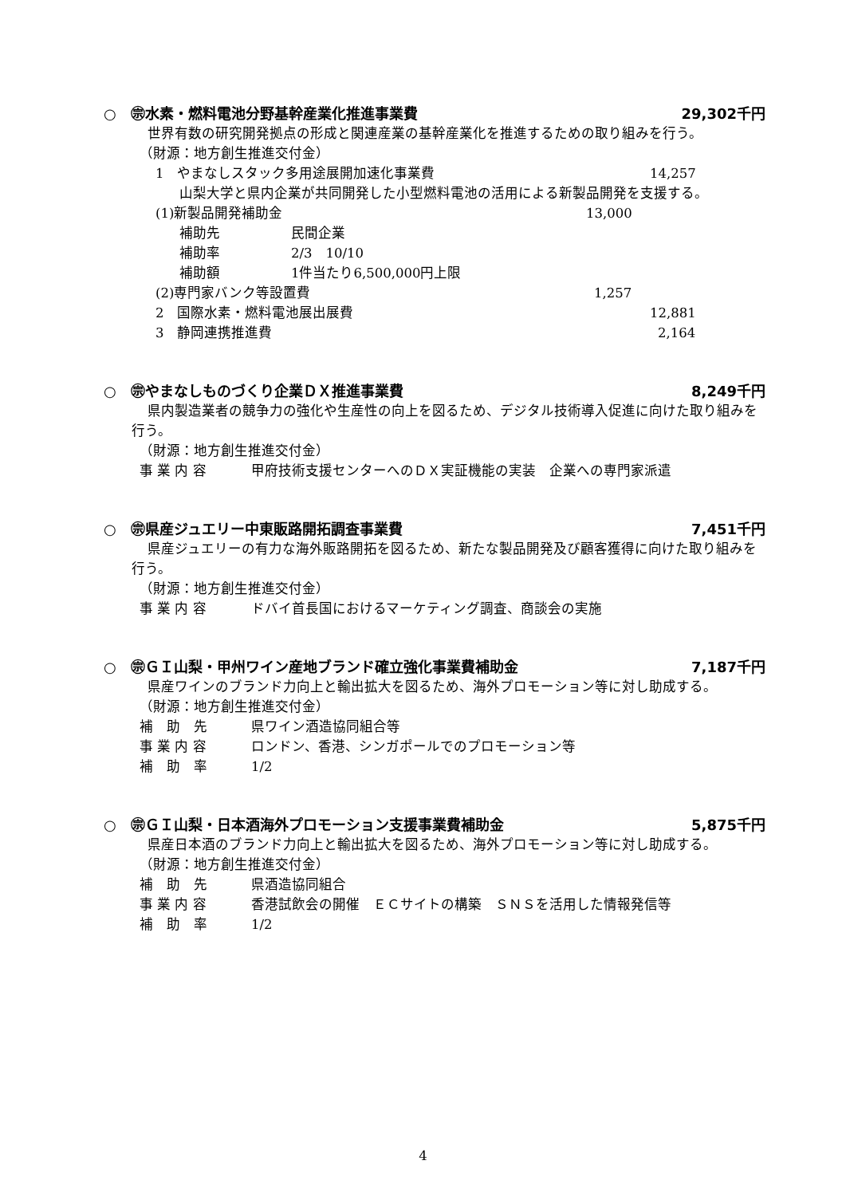○　㊪水素・燃料電池分野基幹産業化推進事業費 29,302千円
世界有数の研究開発拠点の形成と関連産業の基幹産業化を推進するための取り組みを行う。
（財源：地方創生推進交付金）
1　やまなしスタック多用途展開加速化事業費 14,257
山梨大学と県内企業が共同開発した小型燃料電池の活用による新製品開発を支援する。
(1)新製品開発補助金 13,000
補助先 民間企業
補助率 2/3　10/10
補助額 1件当たり6,500,000円上限
(2)専門家バンク等設置費 1,257
2　国際水素・燃料電池展出展費 12,881
3　静岡連携推進費 2,164
○　㊪やまなしものづくり企業ＤＸ推進事業費 8,249千円
県内製造業者の競争力の強化や生産性の向上を図るため、デジタル技術導入促進に向けた取り組みを行う。
（財源：地方創生推進交付金）
事 業 内 容 甲府技術支援センターへのＤＸ実証機能の実装　企業への専門家派遣
○　㊪県産ジュエリー中東販路開拓調査事業費 7,451千円
県産ジュエリーの有力な海外販路開拓を図るため、新たな製品開発及び顧客獲得に向けた取り組みを行う。
（財源：地方創生推進交付金）
事 業 内 容 ドバイ首長国におけるマーケティング調査、商談会の実施
○　㊪ＧＩ山梨・甲州ワイン産地ブランド確立強化事業費補助金 7,187千円
県産ワインのブランド力向上と輸出拡大を図るため、海外プロモーション等に対し助成する。
（財源：地方創生推進交付金）
補　助　先 県ワイン酒造協同組合等
事 業 内 容 ロンドン、香港、シンガポールでのプロモーション等
補　助　率 1/2
○　㊪ＧＩ山梨・日本酒海外プロモーション支援事業費補助金 5,875千円
県産日本酒のブランド力向上と輸出拡大を図るため、海外プロモーション等に対し助成する。
（財源：地方創生推進交付金）
補　助　先 県酒造協同組合
事 業 内 容 香港試飲会の開催　ＥＣサイトの構築　ＳＮＳを活用した情報発信等
補　助　率 1/2
4